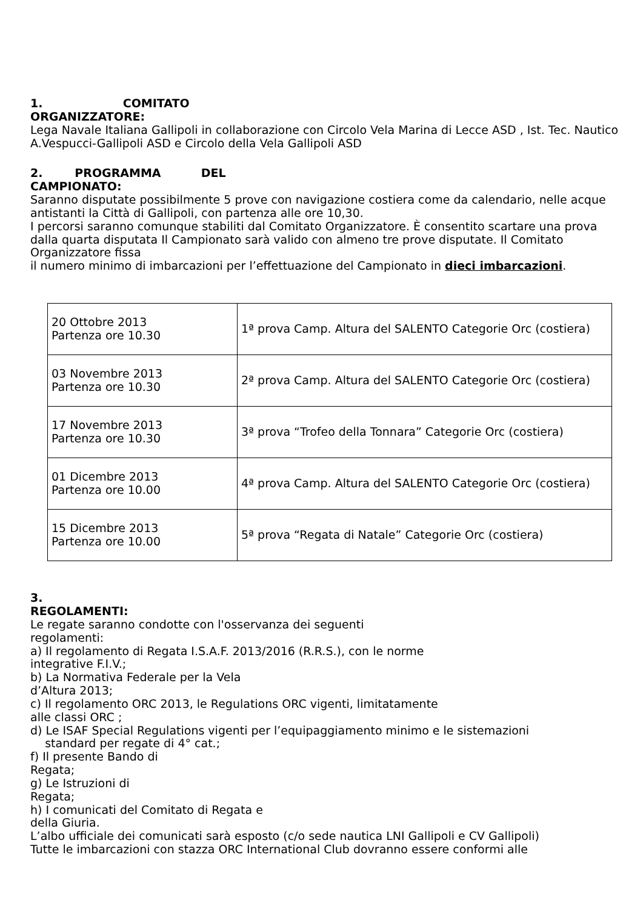1. COMITATO
ORGANIZZATORE:
Lega Navale Italiana Gallipoli in collaborazione con Circolo Vela Marina di Lecce ASD , Ist. Tec. Nautico A.Vespucci-Gallipoli ASD e Circolo della Vela Gallipoli ASD
2. PROGRAMMA DEL
CAMPIONATO:
Saranno disputate possibilmente 5 prove con navigazione costiera come da calendario, nelle acque antistanti la Città di Gallipoli, con partenza alle ore 10,30.
I percorsi saranno comunque stabiliti dal Comitato Organizzatore. È consentito scartare una prova dalla quarta disputata Il Campionato sarà valido con almeno tre prove disputate. Il Comitato Organizzatore fissa
il numero minimo di imbarcazioni per l’effettuazione del Campionato in dieci imbarcazioni.
| 20 Ottobre 2013 Partenza ore 10.30 | 1ª prova Camp. Altura del SALENTO Categorie Orc (costiera) |
| 03 Novembre 2013 Partenza ore 10.30 | 2ª prova Camp. Altura del SALENTO Categorie Orc (costiera) |
| 17 Novembre 2013 Partenza ore 10.30 | 3ª prova “Trofeo della Tonnara” Categorie Orc (costiera) |
| 01 Dicembre 2013 Partenza ore 10.00 | 4ª prova Camp. Altura del SALENTO Categorie Orc (costiera) |
| 15 Dicembre 2013 Partenza ore 10.00 | 5ª prova “Regata di Natale” Categorie Orc (costiera) |
3.
REGOLAMENTI:
Le regate saranno condotte con l'osservanza dei seguenti
regolamenti:
a) Il regolamento di Regata I.S.A.F. 2013/2016 (R.R.S.), con le norme
integrative F.I.V.;
b) La Normativa Federale per la Vela
d’Altura 2013;
c) Il regolamento ORC 2013, le Regulations ORC vigenti, limitatamente
alle classi ORC ;
d) Le ISAF Special Regulations vigenti per l’equipaggiamento minimo e le sistemazioni
standard per regate di 4° cat.;
f) Il presente Bando di
Regata;
g) Le Istruzioni di
Regata;
h) I comunicati del Comitato di Regata e
della Giuria.
L’albo ufficiale dei comunicati sarà esposto (c/o sede nautica LNI Gallipoli e CV Gallipoli)
Tutte le imbarcazioni con stazza ORC International Club dovranno essere conformi alle